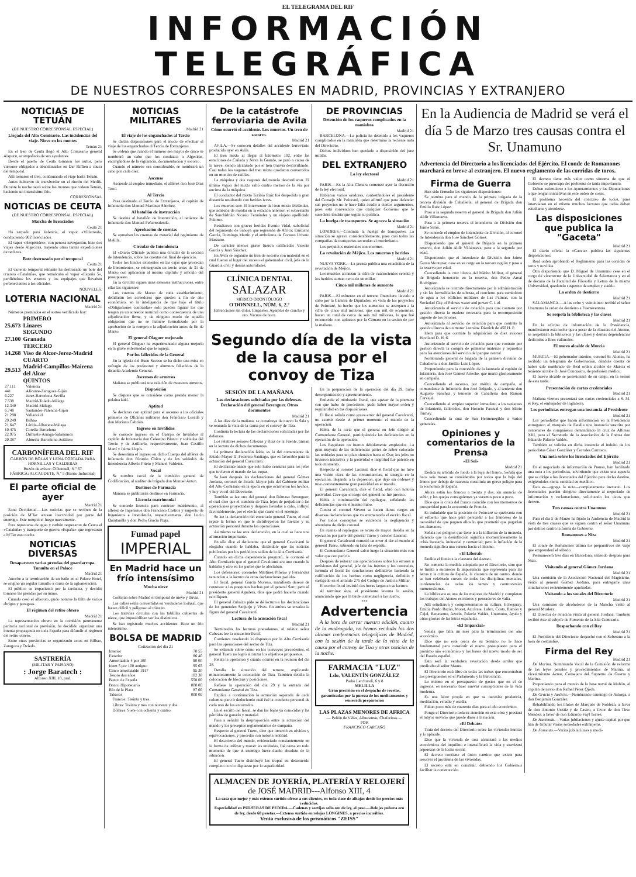EL TELEGRAMA DEL RIF
INFORMACIÓN TELEGRÁFICA
DE NUESTROS CORRESPONSALES EN MADRID, PROVINCIAS Y EXTRANJERO
NOTICIAS DE TETUÁN
(DE NUESTRO CORRESPONSAL ESPECIAL)
Llegada del Alto Comisario. Las incidencias del viaje. Nieve en los montes
Tetuán 21
En el tren de Ceuta llegó el Alto Comisario general Aizpuru, acompañado de sus ayudantes.
Desde el puerto de Ceuta tomaron los autos, pero viéronse obligados a abandonarlos en Dar Riffien a causa del temporal.
Allí tomaron el tren, continuando el viaje hasta Tetuán.
Antes hubieron de transbordar en el rincón del Medik. Durante la noche nevó sobre los montes que rodean Tetuán, haciendo un intensísimo frío.
CORRESPONSAL
NOTICIAS DE CEUTA
(DE NUESTRO CORRESPONSAL ESPECIAL)
Marcha de licenciados
Ceuta 21
Ha zarpado para Valencia, el vapor «Villarreal», conduciendo 902 licenciados.
El vapor «Hespérides», con penosa navegación, hizo dos viajes desde Algeciras, trayendo otras tantas expediciones de reclutas.
Bote destrozado por el temporal
Ceuta 21
El violento temporal reinante ha destrozado un bote del crucero «Cataluña», que remolcaba el vapor «España 5», perdiéndose los enseres y los equipajes que llevaban pertenecientes a los oficiales.
NOUVELES.
LOTERIA NACIONAL
Madrid 21
Números premiados en el sorteo verificado hoy:
| | PRIMERO |
| 25.673 | Linares |
| | SEGUNDO |
| 27.100 | Granada |
| | TERCERO |
| 14.268 | Viso de Alcor-Jerez-Madrid |
| | CUARTO |
| 29.513 | Madrid-Campillos-Mairena del Alcor |
| | QUINTOS |
| 27.111 | Valencia |
| 441 | Alicante-Zaragoza-Gijón |
| 6.227 | Jerez-Barcelona-Sevilla |
| 7.538 | Madrid-Toledo-Málaga |
| 12.340 | Madrid-Málaga |
| 6.748 | Santander-Palencia-Gijón |
| 21.298 | Valladolid |
| 29.249 | Bilbao |
| 21.647 | Lérida-Albacete-Málaga |
| 10.475 | Corella-Barcelona |
| 22.975 | Orihuela-Aruaga-Salamanca |
| 20.387 | Almería-Barcelona-Astillero |
CARBONÍFERA DEL RIF
CARBÓN DE BOLAS Y LEÑA CORTADA PARA HORNILLAS Y CALDERAS
Buzón de avisos: O'Donnell, N.º 67
FÁBRICA: ALCAUDETE, N.º 5 (Barrio Industrial)
El parte oficial de ayer
Madrid 21
Zona Occidental.—Las noticias que se reciben de la posición de M'Ter acusan inactividad por parte del enemigo. Este rompió el fuego nuevamente.
Para repostarse de agua y carbón regresaron de Ceuta el «Cataluña» y transporte de guerra «España» que regresarán a M'Ter esta noche.
NOTICIAS DIVERSAS
Desaparecen varias prendas del guardarropa. Tumulto en el Palace
Madrid 21
Anoche a la terminación de un baile en el Palace Hotel, se originó un regular tumulto a causa de la aglomeración.
El público se impacientó por la tardanza, y decidió tomarse las prendas por su mano.
Cuando cesó el alboroto, pudo notarse la falta de varios abrigos y paraguas.
El régimen del retiro obrero
Madrid 21
La representación obrera en la comisión permanente paritaria nacional de previsión, ha decidido organizar una intensa propaganda en toda España para difundir el régimen del retiro obrero.
Entre otras provincias se organizarán actos en Bilbao, Zaragoza y Oviedo.
SASTRERÍA
(MILITAR Y PAISANO)
: Jorge Baratech :
Alfonso XIII, 18, pral.
NOTICIAS MILITARES
Madrid 21
El viaje de los enganchados al Tercio
Se dictan disposiciones para el modo de efectuar el viaje de los enganchados al Tercio de Extranjeros.
Se ordena que cuando el número sea mayor de cinco se nombrará un cabo que los conduzca a Algeciras, encargándose de la vigilancia, documentación y socorro.
Cuando el número sea considerable, se nombrará un cabo por cada diez.
Ascenso
Asciende al empleo inmediato, el alférez don José Díaz Terol.
Al Tercio
Pasa destinado al Tercio de Extranjeros, el capitán de Infantería don Manuel Martínez Sánchez.
Al batallón de instrucción
Se destina al batallón de Instrucción, al teniente de Infantería don Manuel Peñarrealenda.
Aprobación de cuentas
Se aprueban las cuentas de material del regimiento de Melilla.
Circular de Intendencia
El «Diario Oficial» publica una circular de la sección de Intendencia, sobre las cuentas del final de ejercicio.
Todos los fondos existentes en las cajas que procedan de libramientos, se reintegrarán un tercio antes de 31 de Marzo con aplicación al mismo capítulo y artículo del presupuesto.
En la circular siguen unas extensas instrucciones, entre ellas las siguientes:
Los cuentas de Marzo de cada establecimiento, detallarán los acreedores que queden a fin de año económico, en la inteligencia de que bajo el título «Obligaciones contraídas» solo pueden figurar los que tengan ya un acreedor nominal como consecuencia de una adjudicación firme, y de ninguno modo de aquella obligación que no se hubiere formalizado por la aprobación de la compra o la adjudicación antes de fin de Marzo.
El general Olaguer mejorado
El general Olaguer ha experimentado alguna mejoría en la grave enfermedad que le aqueja.
Por los fallecidos de la General
En la iglesia del Buen Suceso se ha dicho una misa en sufragio de los profesores y alumnos fallecidos de la disuelta Academia General.
Ascensos de armeros
Mañana se publicará una relación de maestros armeros.
Disposición
Se dispone que se considere como prenda menor la polaina kaki.
Aptitud
Se declaran con aptitud para el ascenso a los oficiales primeros de Oficinas militares don Francisco Losada y don Mariano Cebrián.
Ingreso en Inválidos
Se concede ingreso en el Cuerpo de Inválidos al capitán de Infantería don Celestino Blanco y soldados del Tercio y de Artillería, respectivamente, Juan Castillo Martí y Jaime Llopis.
Se desestima el ingreso en dicho Cuerpo del alférez de Infantería don Ricardo Chico y de los soldados de Intendencia Alberto Prieto y Manuel Valdeira.
Vocal
Se nombra vocal de la comisión general de Codificación, al auditor de brigada don Manuel Anton.
Destinos de Farmacia
Mañana se publicarán destinos en Farmacia.
Licencia matrimonial
Se concede licencia para contraer matrimonio, al alférez de Ingenieros don Francisco Castros y sargento de Ingenieros e Intendencia, respectivamente, don Lucio Quintanilla y don Pedro García Puga.
Fumad papel
IMPERIAL
En Madrid hace un frío intensísimo
Mucha nieve
Madrid 21
Continúa sobre Madrid el temporal de nieve y lluvia.
Las calles están convertidas en verdaderos lodazal, que hacen difícil y peligroso el tránsito.
Los tranvías circulan con las tablillas cubiertas de nieve, que imposibilitan ver los distintivos.
Se han registrado muchos accidentes. Hace un frío intensísimo.
BOLSA DE MADRID
Cotización del día 21
| Interior | 70 55 |
| Exterior | 86 40 |
| Amortizable 4 por 100 | 90 00 |
| Idem 5 por 100 antiguo | 95 65 |
| Cinco amortizable 1917 | 95 30 |
| Tesoro dos años | 102 30 |
| Banco de España | 558 00 |
| Banco Hipotecario | 000 00 |
| Río de la Plata | 87 00 |
| Tabacos | 000 00 |
Francos: Treinta y tres.
Libras: Treinta y tres con noventa y dos.
Dólares: Siete con ochenta y cuatro.
De la catástrofe ferroviaria de Avila
Cómo ocurrió el accidente. Los muertos. Un tren de socorro.
Madrid 21
AVILA.—Se conocen detalles del accidente ferroviario producido ayer en Avila.
El tren mixto al llegar al kilómetro 102, entre las estaciones de Cañada y Nava la Grande, se paró a causa de la nieve, siendo alcanzado por el tren tranvía descarrilando. Casi todos los vagones del tren mixto quedaron convertidos en un montón de astillas.
La máquina y dos vagones del tranvía descarrilaron. El último vagón del mixto saltó cuatro metros de la vía por encima de la máquina.
El conductor del mixto Toribio Ruiz fué despedido a gran distancia resultando con heridas leves.
Los muertos son: El interventor del tren mixto Meléndez, que acababa de montar en la estación anterior; el sobrestante de Sanchidrián Nicasio Fernández y un viajero apellidado Palomo.
Resultaron con graves heridas Evenio Vidal, suboficial del regimiento de Saboya que regresaba de Africa; Emiliana García, Domingo Martín y el ambulante de Correos Urbano Marzano.
De carácter menos grave fueron calificadas Vicente García y Juan Sánchez.
En Avila se organizó un tren de socorro con material en el cual fueron al lugar del suceso el gobernador civil, jefe de la Guardia civil y demás autoridades.
CLÍNICA DENTAL
SALAZAR
MÉDICO ODONTÓLOGO
O'DONNELL, NÚM. 6, 2.º
Extracciones sin dolor. Empastes. Aparatos de caucho y oro. Vacuna de boca.
DE PROVINCIAS
Detención de los vaqueros complicados en la maniobra
Madrid 21
BARCELONA.—La policía ha detenido a los vaqueros complicados en la maniobra que determinó la reciente nota del Directorio.
Dichos individuos han quedado a disposición del juez militar.
DEL EXTRANJERO
La ley electoral
Madrid 21
PARIS.—En la Alta Cámara comenzó ayer la discusión de la ley electoral.
Hablaron varios oradores, contestándoles el presidente del Consejo Mr. Poincaré, quien afirmó que para defender sus proyectos no le hace falta acudir a ciertos argumentos, pues está convencido que cualquier Gobierno que le sucediera tendría que seguir su política.
La huelga de transportes. Se agrava la situación
Madrid 21
LONDRES.—Continúa la huelga de transportes. La situación se agrava considerablemente, pues casi todas las compañías de transportes secundan el movimiento.
Los perjuicios materiales son enormes.
La revolución de Méjico. Los muertos y heridos
Madrid 21
NUEVA YORK.—La prensa publica una estadística de la revolución de Méjico.
Los muertos alcanzan la cifra de cuatrocientos setenta y los heridos suman cerca de un millar.
Cinco mil millones de aumento
Madrid 21
PARIS.—El esfuerzo en el terreno financiero llevado a cabo por la Cámara de Diputados, en vista de los proyectos de Poincaré, ha hecho que los aumentos se acerquen a la cifra de cinco mil millones, que con mil de economías, hacen un total de cerca de seis mil millones, lo que fué reconocido con aplausos por la Cámara en la sesión de por la mañana.
Segundo día de la vista de la causa por el convoy de Tiza
SESIÓN DE LA MAÑANA
Las declaraciones solicitadas por las defensas. Declaración del general Berenguer. Otros documentos
Madrid 21
A las diez de la mañana, se constituye de nuevo la Sala y se reanuda la vista de la causa por el convoy de Tiza.
Continúa la lectura de las declaraciones solicitadas por las defensas.
Los relatores señores Cabezas y Ruiz de la Fuente, turnan en la lectura de dichos documentos.
La primera declaración leída, es la del comandante de Estado Mayor D. Federico Santiago, que es favorable para la actuación del general Cavalcanti.
El declarante añade que solo hubo censuras para los jefes que tuvieron el mando de las tropas.
Se leen después las declaraciones del general Gómez Jordana, coronel de Estado Mayor jefe del Gabinete militar del Alto Comisario en la época en que ocurrieron los hechos, y hoy vocal del Directorio.
También se lee otra del general don Dámaso Berenguer, el cual dice que el combate de Tiza, lejos de perjudicar a las operaciones proyectadas y después llevadas a cabo, influyó favorablemente, por el efecto que causó en el enemigo.
Se lee la declaración del encartado general Tuero, el cual repite la forma en que le distribuyeron las fuerzas y su actuación personal durante las operaciones.
Asimismo se lee otra declaración, en la cual se hace una afirmación importante.
En ella dice el declarante que el general Cavalcanti le elogiaba cuando le hablaba, diciéndole que las noticias publicadas por los periódicos salían de la Alta Comisaría.
Cuando en dicha dependencia preguntó, le contestó el Alto Comisario que el general Cavalcanti era uno cuando le hablaba y otro en los partes que le afectaban.
Los defensores, coroneles Martínez Piñeiro y Fernández renuncian a la lectura de otras declaraciones pedidas.
El fiscal, general García Moreno, manifiesta deseos de contestar a las preguntas hechas por el general Sarc; pero el presidente general Aguilera, dice que podrá hacerlo cuando rectifiquen.
El general Zubaiza pide se dé lectura a las declaraciones de los generales Sanjurjo y Vives. En ambos se ensalza la figura del general Cavalcanti.
Lectura de la acusación fiscal
Madrid 21
Terminadas las lecturas precedentes, el relator señor Cabezas lee la acusación fiscal.
Comienza reseñando lo dispuesto por la Alta Comisaría para las operaciones del sector de Tiza.
Se extiende sobre cómo en los convoyes precedentes, el general Tuero no logró alcanzar los objetivos propuestos.
Relata la operación y cuanto ocurrió en la reunión del día 28.
Detalla la situación del terreno, explicando minuciosamente la colocación de Tiza. También detalla la colocación de blocaus y posiciones.
Refiere la operación del día 29 y la entrada del Comandante General en Tiza.
Explica a continuación la actuación separada de cada columna para ir deduciendo cuál fué la conducta personal de cada uno de los encartados.
En el escrito del fiscal, se dan las bajas ya conocidas y las pérdidas de ganado y material.
Pasa a señalar la desproporción entre la actuación del mando y los preceptos reglamentarios de campaña.
Respecto al general Tuero, dice que incurrió en olvidos y equivocaciones, y procedió con notoria lentitud.
El desacierto del mando, evidenciado constantemente en la forma de utilizar y mover las unidades, fué causa en todo momento de que el enemigo fuese dueño absoluto de la situación.
El general Tuero distribuyó las tropas en desacuerdo completo con lo dispuesto por la superioridad.
En la preparación de la operación del día 29, hubo desorganización y apresuramiento.
Entiende el ministerio fiscal, que apesar de la premura con que hubo de procederse, pudo haber mayor orden y regularidad en las disposiciones.
El fiscal señala como grave error del general Cavalcanti, no asumir desde el primer momento el mando de la operación.
Habla de la carta que el general en Jefe dirigió al Comandante General, participándole las deficiencias en la ejecución de la operación.
Los Regulares no fueron debidamente empleados. La gran mayoría de las deficiencias partes de haber colocado las unidades para un plan ofensivo hasta el Oso; los jefes no tuvieron iniciativa y la pasividad e inaptitud fué patente en todo momento.
Respecto al coronel Lacanal, dice el fiscal que no tuvo una visión clara de las circunstancias, ni energía en la ejecución, llegando a la depresión, que dejó sin órdenes y tuvo constantemente gran pasividad en el mando.
El general Cavalcanti, dice el fiscal, obró con notoria pasividad. Cree que el rasgo del general no fué preciso.
Habla a continuación del repliegue, señalando las deficiencias que en el mismo hubo.
Contra el coronel Sirvent se hacen duros cargos en diversas declaraciones que va enumerando el escrito fiscal.
Por todos conceptos se evidencia la negligencia y abandono de dicho coronel.
En cuanto al repliegue, se acusa de mayor desidia en la ejecución por parte del general Tuero y coronel Lacanal.
El general Cavalcanti cometió un error al dar el mando al general Tuero, sabiendo su falta de espíritu.
El Comandante General salvó luego la situación más con valor que con pericia.
Después de reiterar sus apreciaciones sobre los errores u omisiones del general, jefe de las fuerzas y los coroneles, formula el fiscal las conclusiones definitivas haciendo la calificación de los hechos como negligencia, definido y castigado en el artículo 275 del Código de Justicia Militar.
El escrito fiscal invirtió dos horas largas en su lectura.
Al terminar ésta, el presidente levanta la sesión, anunciando que por la tarde comenzará a las cuatro.
***
Advertencia
A la hora de cerrar nuestra edición, cuatro de la madrugada, no hemos recibido los dos últimas conferencias telegráficas de Madrid, con la sesión de la tarde de la vista de la causa por el convoy de Tiza y otras noticias de la noche.
FARMACIA "LUZ"
Ldo. VALENTÍN GONZÁLEZ
Padre Lerchundi, 6 y 8
MELILLA
Gran precisión en el despacho de recetas, garantizadas por la pureza de los medicamentos y esmerada preparación
LAS PLAZAS MENORES DE AFRICA
— Peñón de Vélez, Alhucemas, Chafarinas —
POR
FRANCISCO CARCAÑO
ALMACEN DE JOYERÍA, PLATERÍA Y RELOJERÍ
de JOSÉ MADRID---Alfonso XIII, 4
La casa que mejor y más extenso surtido ofrece a sus clientes, en toda clase de alhajas desde los precios más reducidos.
Especialidad en PULSERAS DE PEDIDA.—Cadenas y sortijas sello oro de ley, al peso.—Relojes pulsera oro de ley, desde 60 pesetas.—Extenso surtido en relojes LONGINES, a precios increíbles.
Venta exclusiva de los prismáticos "ZEISS"
En la Audiencia de Madrid se verá el día 5 de Marzo tres causas contra el Sr. Unamuno
Advertencia del Directorio a los licenciados del Ejército. El conde de Romanones marchará en breve al extranjero. El nuevo reglamento de las corridas de toros.
Firma de Guerra
Han sido firmadas las siguientes disposiciones:
Se nombra para el mando de la primera brigada de la tercera división de Caballería, al general de Brigada don Emilio Ruiz López.
Pasa a la segunda reserva el general de Brigada don Julián Aldir Villanueva.
Pasa a la primera reserva el intendente de División don Jaime Sirán.
Se concede el empleo de Intendente de División, al coronel de Intendencia don José Sánchez Gómez.
Disponiendo que el general de Brigada en la primera reserva, don Julián Aldir Villanueva, pase a la segunda por edad.
Disponiendo que el Intendente de División don Jaime Garau Montaner, cese en su cargo en la tercera región y pase a la reserva por edad.
Concediendo la cruz blanca del Mérito Militar, al general de Brigada honorario en la reserva, don Pedro Areal Rodríguez.
Autorizando se contrate directamente por la administración y sin las formalidades de subasta, el concierto para suministro de agua a los edificios militares de Las Palmas, con la Sociedad City of Palmas water and power C. Ltd.
Autorizando al servicio de aviación para que contrate por gestión directa la madera necesaria para la recomposición urgente de los aviones.
Autorizando al servicio de aviación para que contrate la gestión directa de un motor Lorraine Dietrich de 450 H. P.
Idem para que contrate la adquisición de diez aviones Haviland D. H. 6.
Autorizando al servicio de aviación para que contrate por gestión directa la compra de primeras materias y repuestos para las atenciones del servicio del parque central.
Nombrando general de brigada de la primera división de Caballería, a don Emilio Luis López.
Proponiendo para la concesión de la laureada al capitán de Infantería, don José Gómez Arteche, que murió gloriosamente en campaña.
Concediendo el ascenso, por mérito de campaña, al comandante de Infantería don José Delgado, y al teniente don Augusto Sánchez y teniente de Caballería don Ramón Carvajal.
Concediendo el empleo superior inmediato a los tenientes de Infantería, fallecidos, don Horacio Pascual y don Mario Turnay.
Concediendo la cruz de San Hermenegildo a varios generales.
Opiniones y comentarios de la Prensa
«El Sol»
Madrid 21
Dedica su artículo de fondo a la baja del franco. Señala que hace seis meses se consideraba por todos que la baja del franco por debajo de cuarenta constituía un grave peligro para la economía de España.
Ahora están los francos a treinta y dos, sin anuncio de subir, y los quejas consiguientes ya veremos poco a poco.
Dice que la crisis del franco coincide con los momentos de prosperidad para la economía de Francia.
Es indudable que la posición de Poincaré se quebranta con el esfuerzo que hace para persuadir a los franceses de la necesidad de que paguen ellos lo que prometió que pagarían los alemanes.
Señala los peligros que tiene ir a la inflación de la moneda, diciendo que la desinflación significa momentáneamente la crisis bancaria, industrial y comercial; pero la inflación de la moneda significa una carrera hacia el abismo.
«El Liberal»
Dedica el fondo a la clausura del Ateneo.
No comenta la medida adoptada por el Directorio, sino que se limita a encarecer la importancia que representa para las letras y la cultura de España, la clausura de un centro, donde se han celebrado cursos de todas las disciplinas mentales, conferencias de todos los temas y controversias numerosísimas.
La biblioteca es una de las mejores de Madrid y completan los trabajos del Ateneo escritores y pensadores de valía.
Allí estudiaron y complementaron su cultura, Echegaray, Emilia Pardo Bazán, Moret, Azcárate, Labra, Costa, Ramón y Cajal, Benavente, Azorín, Palacio Valdés, Unamuno, Ayala y otras glorias de las letras españolas.
«El Imparcial»
Señala que falta un mes para la terminación del año económico.
Dice que no esté cerca de su término no le hace fundamental para constituir el nuevo presupuesto para el próximo año económico y las bases del nuevo modo de ser del Estado español.
Esta será la verdadera revolución desde arriba que predicaba el señor Maura.
El Directorio está libre de todas las trabas que encontraban los presupuestos en el Parlamento y la burocracia.
Lo mismo en el presupuesto de gastos que en el de ingresos, es necesario traer nuevas concepciones de la vida moderna.
Es una labor propia en que se necesita prudencia, meditación, estudio y osadía.
Faltan poco más de cuarenta días para el año económico.
Ponga el Directorio toda su atención en esta obra y prestará el mayor servicio que puede darse a la nación.
«El Debate»
Trata del decreto del Directorio sobre las viviendas baratas y lo aplaude.
Dice que la vivienda de casa alcanzará a las medios económicos del inquilino e intensificará la vida y suavizará asperezas de la lucha social.
El decreto contiene el único camino que existe para resolver el problema de las viviendas.
El secreto está en construir, debiendo los Gobiernos facilitar la construcción.
El decreto tiene más valor como síntoma de que el Gobierno se preocupa del problema de tanta importancia.
Deben estimularse a los Ayuntamientos y las Diputaciones a que tengan iniciativas en este orden de cosas.
El problema necesita del concurso de todos, pues intervienen en el mismo muchos factores que todos deben estudiarse y atenderse.
Las disposiciones que publica la "Gaceta"
Madrid 21
El diario oficial la «Gaceta» publica las siguientes disposiciones:
Real orden aprobando el Reglamento para las corridas de toros y novillos.
Otra disponiendo que D. Miguel de Unamuno cese en el cargo de vicerrector de la Universidad de Salamanca y en el de decano de la Facultad de Filosofía y Letras de la misma Universidad, quedando suspenso de empleo y sueldo.
La orden de destierro
Madrid 21
SALAMANCA.—A las ocho y veinticinco recibió el señor Unamuno la orden de destierro a Fuerteventura.
Se respeta la biblioteca y las clases
Madrid 21
En la oficina de información de la Presidencia, manifestaron esta noche que a pesar de la clausura del Ateneo, se respetarán la biblioteca y las clases y demás dependencias dedicadas a fines culturales.
El nuevo alcalde de Murcia
Madrid 21
MURCIA.—El gobernador interino, coronel Sr. Alonso, ha recibido un telegrama de Gobernación, dándole cuenta de haber sido nombrado de Real orden alcalde de Murcia el teniente alcalde D. José Cuncuoiro, de profesión médico.
El nuevo alcalde se posesionará de su cargo, en la sesión de esta tarde.
Presentación de cartas credenciales
Madrid 21
Mañana viernes presentará sus cartas credenciales a S. M. el Rey, el embajador de Inglaterra.
Los periodistas entregan una instancia al Presidente
Madrid 21
Los periodistas que hacen información en la Presidencia entregaron al marqués de Estella una instancia suscrita por centenares de compañeros demandando la cruz de Alfonso XIII, para el Secretario de la Asociación de la Prensa don Eduardo Palacio Valdés.
También se solicita en dicha instancia el indulto de los periodistas César González y Corrales Carrasco.
Una nota sobre los licenciados del Ejército
Madrid 21
En el negociado de información de Prensa, han facilitado una nota a los periodistas, advirtiendo que existe una agencia que se dirige a los licenciados del Ejército para darles destino, exigiéndoles cierta cantidad en metálico.
Esta es—agrega la nota—completamente inexacto. Los licenciados pueden dirigirse directamente al negociado de información y reclamaciones, solicitando los datos que deseen.
Tres causas contra Unamuno
Madrid 21
Para el día 5 de Marzo ha fijado la Audiencia de Madrid la vista de tres causas que se siguen contra el señor Unamuno por delitos contra la forma de Gobierno.
Romanones a Niza
Madrid 21
El conde de Romanones ultima los preparativos del viaje que emprenderá el sábado.
Permanecerá tres días en Barcelona, saliendo después para Niza.
Visitando al general Gómez Jordana
Madrid 21
Una comisión de la Asociación Nacional del Magisterio, visitó al general Gómez Jordana, para entregarle unas conclusiones recientemente aprobadas.
Visitando a los vocales del Directorio
Madrid 21
Una comisión de alcoholeros de la Mancha visitó al general Muslera.
El Director de aviación visitó al general Jordana. También recibió éste al subjefe de Fomento de la Alta Comisaría.
Despachando con el Rey
Madrid 21
El Presidente del Directorio despachó con el Soberano a la hora de costumbre.
Firma del Rey
Madrid 21
De Marina. Nombrando Vocal de la Comisión de reforma de las leyes penales y procedimientos de Marina, al vicealmirante Aznar, Consejero del Supremo de Guerra y Marina.
Proponiendo para el mando de la base naval de Mahón, al capitán de navío don Rafael Pérez Ojeda.
De Gracia y Justicia.—Nombrando canónigo de Astorga, a don Benjamín González.
Rehabilitando los títulos de Marqués de Nobleza, a favor de don Antonio Urzáiz y de Castro, a favor de don Tirso Méndez, a favor de don Eduardo Vayl Torres.
De Hacienda.—Varias jubilaciones y ajuste capital por que han de tributar varias sociedades extranjeras.
De Fomento.—Varias jubilaciones y modi-